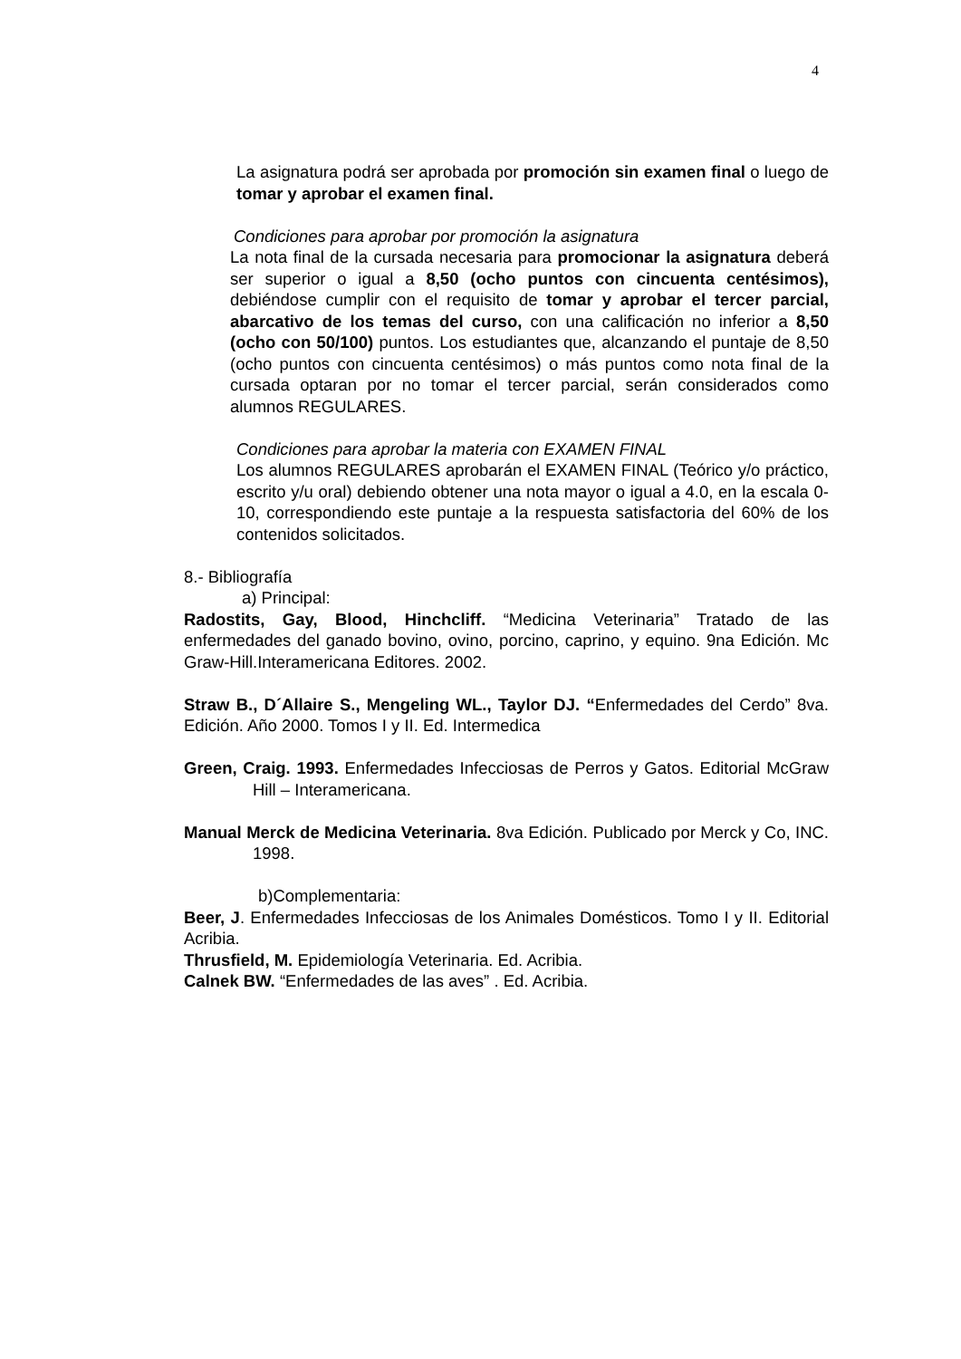4
La asignatura podrá ser aprobada por promoción sin examen final o luego de tomar y aprobar el examen final.
Condiciones para aprobar por promoción la asignatura
La nota final de la cursada necesaria para promocionar la asignatura deberá ser superior o igual a 8,50 (ocho puntos con cincuenta centésimos), debiéndose cumplir con el requisito de tomar y aprobar el tercer parcial, abarcativo de los temas del curso, con una calificación no inferior a 8,50 (ocho con 50/100) puntos. Los estudiantes que, alcanzando el puntaje de 8,50 (ocho puntos con cincuenta centésimos) o más puntos como nota final de la cursada optaran por no tomar el tercer parcial, serán considerados como alumnos REGULARES.
Condiciones para aprobar la materia con EXAMEN FINAL
Los alumnos REGULARES aprobarán el EXAMEN FINAL (Teórico y/o práctico, escrito y/u oral) debiendo obtener una nota mayor o igual a 4.0, en la escala 0-10, correspondiendo este puntaje a la respuesta satisfactoria del 60% de los contenidos solicitados.
8.- Bibliografía
a) Principal:
Radostits, Gay, Blood, Hinchcliff. “Medicina Veterinaria” Tratado de las enfermedades del ganado bovino, ovino, porcino, caprino, y equino. 9na Edición. Mc Graw-Hill.Interamericana Editores. 2002.
Straw B., D´Allaire S., Mengeling WL., Taylor DJ. “Enfermedades del Cerdo” 8va. Edición. Año 2000. Tomos I y II. Ed. Intermedica
Green, Craig. 1993. Enfermedades Infecciosas de Perros y Gatos. Editorial McGraw Hill – Interamericana.
Manual Merck de Medicina Veterinaria. 8va Edición. Publicado por Merck y Co, INC. 1998.
b)Complementaria:
Beer, J. Enfermedades Infecciosas de los Animales Domésticos. Tomo I y II. Editorial Acribia.
Thrusfield, M. Epidemiología Veterinaria. Ed. Acribia.
Calnek BW. “Enfermedades de las aves” . Ed. Acribia.